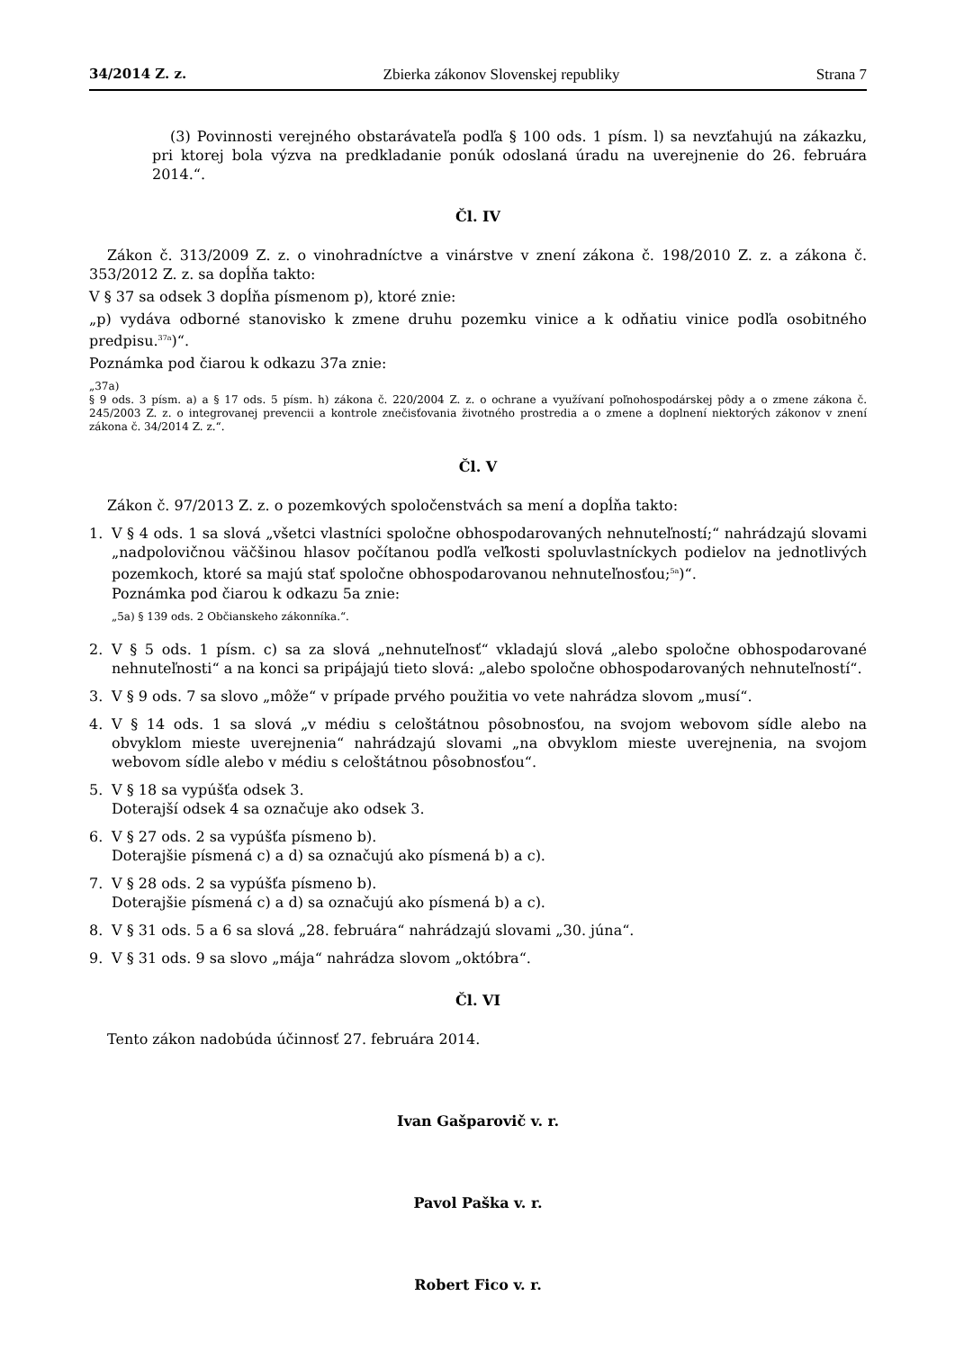34/2014 Z. z. Zbierka zákonov Slovenskej republiky Strana 7
(3) Povinnosti verejného obstarávateľa podľa § 100 ods. 1 písm. l) sa nevzťahujú na zákazku, pri ktorej bola výzva na predkladanie ponúk odoslaná úradu na uverejnenie do 26. februára 2014.“.
Čl. IV
Zákon č. 313/2009 Z. z. o vinohradníctve a vinárstve v znení zákona č. 198/2010 Z. z. a zákona č. 353/2012 Z. z. sa dopĺňa takto:
V § 37 sa odsek 3 dopĺňa písmenom p), ktoré znie:
„p) vydáva odborné stanovisko k zmene druhu pozemku vinice a k odňatiu vinice podľa osobitného predpisu.<sup>37a</sup>)“.
Poznámka pod čiarou k odkazu 37a znie:
„37a)
§ 9 ods. 3 písm. a) a § 17 ods. 5 písm. h) zákona č. 220/2004 Z. z. o ochrane a využívaní poľnohospodárskej pôdy a o zmene zákona č. 245/2003 Z. z. o integrovanej prevencii a kontrole znečisťovania životného prostredia a o zmene a doplnení niektorých zákonov v znení zákona č. 34/2014 Z. z.“.
Čl. V
Zákon č. 97/2013 Z. z. o pozemkových spoločenstvách sa mení a dopĺňa takto:
1. V § 4 ods. 1 sa slová „všetci vlastníci spoločne obhospodarovaných nehnuteľností;“ nahrádzajú slovami „nadpolovičnou väčšinou hlasov počítanou podľa veľkosti spoluvlastníckych podielov na jednotlivých pozemkoch, ktoré sa majú stať spoločne obhospodarovanou nehnuteľnosťou;<sup>5a</sup>)“.
Poznámka pod čiarou k odkazu 5a znie:
„5a) § 139 ods. 2 Občianskeho zákonníka.“.
2. V § 5 ods. 1 písm. c) sa za slová „nehnuteľnosť“ vkladajú slová „alebo spoločne obhospodarované nehnuteľnosti“ a na konci sa pripájajú tieto slová: „alebo spoločne obhospodarovaných nehnuteľností“.
3. V § 9 ods. 7 sa slovo „môže“ v prípade prvého použitia vo vete nahrádza slovom „musí“.
4. V § 14 ods. 1 sa slová „v médiu s celoštátnou pôsobnosťou, na svojom webovom sídle alebo na obvyklom mieste uverejnenia“ nahrádzajú slovami „na obvyklom mieste uverejnenia, na svojom webovom sídle alebo v médiu s celoštátnou pôsobnosťou“.
5. V § 18 sa vypúšťa odsek 3.
Doterajší odsek 4 sa označuje ako odsek 3.
6. V § 27 ods. 2 sa vypúšťa písmeno b).
Doterajšie písmená c) a d) sa označujú ako písmená b) a c).
7. V § 28 ods. 2 sa vypúšťa písmeno b).
Doterajšie písmená c) a d) sa označujú ako písmená b) a c).
8. V § 31 ods. 5 a 6 sa slová „28. februára“ nahrádzajú slovami „30. júna“.
9. V § 31 ods. 9 sa slovo „mája“ nahrádza slovom „októbra“.
Čl. VI
Tento zákon nadobúda účinnosť 27. februára 2014.
Ivan Gašparovič v. r.
Pavol Paška v. r.
Robert Fico v. r.